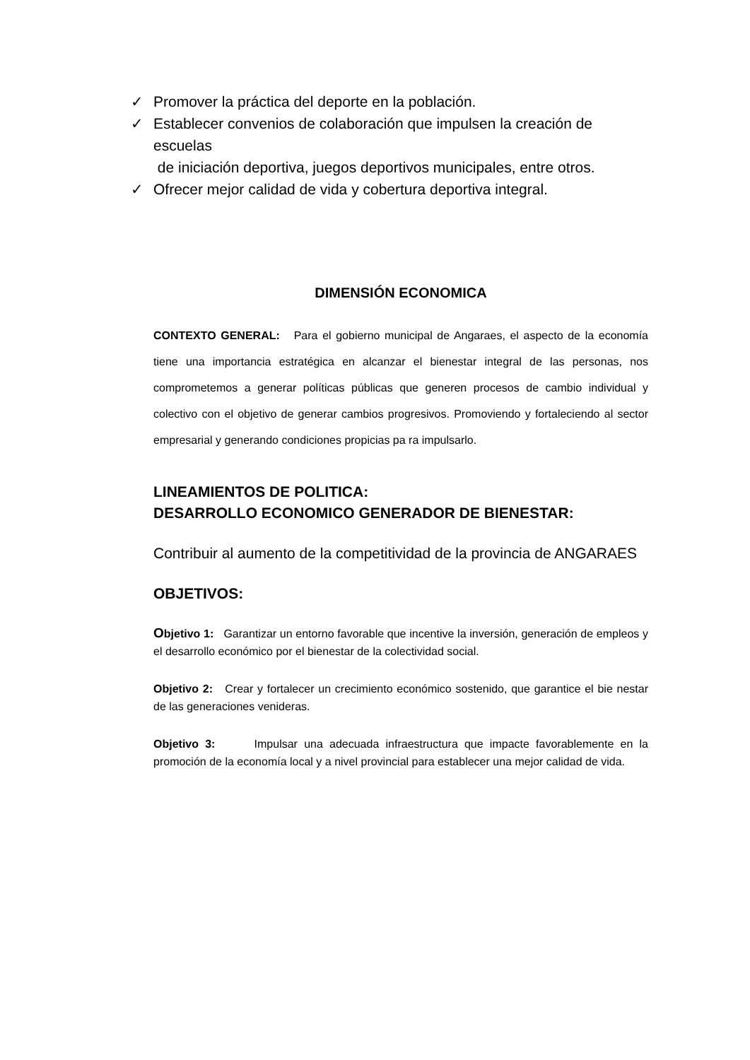✓ Promover la práctica del deporte en la población.
✓ Establecer convenios de colaboración que impulsen la creación de escuelas
de iniciación deportiva, juegos deportivos municipales, entre otros.
✓ Ofrecer mejor calidad de vida y cobertura deportiva integral.
DIMENSIÓN ECONOMICA
CONTEXTO GENERAL: Para el gobierno municipal de Angaraes, el aspecto de la economía tiene una importancia estratégica en alcanzar el bienestar integral de las personas, nos comprometemos a generar políticas públicas que generen procesos de cambio individual y colectivo con el objetivo de generar cambios progresivos. Promoviendo y fortaleciendo al sector empresarial y generando condiciones propicias pa ra impulsarlo.
LINEAMIENTOS DE POLITICA:
DESARROLLO ECONOMICO GENERADOR DE BIENESTAR:
Contribuir al aumento de la competitividad de la provincia de ANGARAES
OBJETIVOS:
Objetivo 1: Garantizar un entorno favorable que incentive la inversión, generación de empleos y el desarrollo económico por el bienestar de la colectividad social.
Objetivo 2: Crear y fortalecer un crecimiento económico sostenido, que garantice el bie nestar de las generaciones venideras.
Objetivo 3: Impulsar una adecuada infraestructura que impacte favorablemente en la promoción de la economía local y a nivel provincial para establecer una mejor calidad de vida.